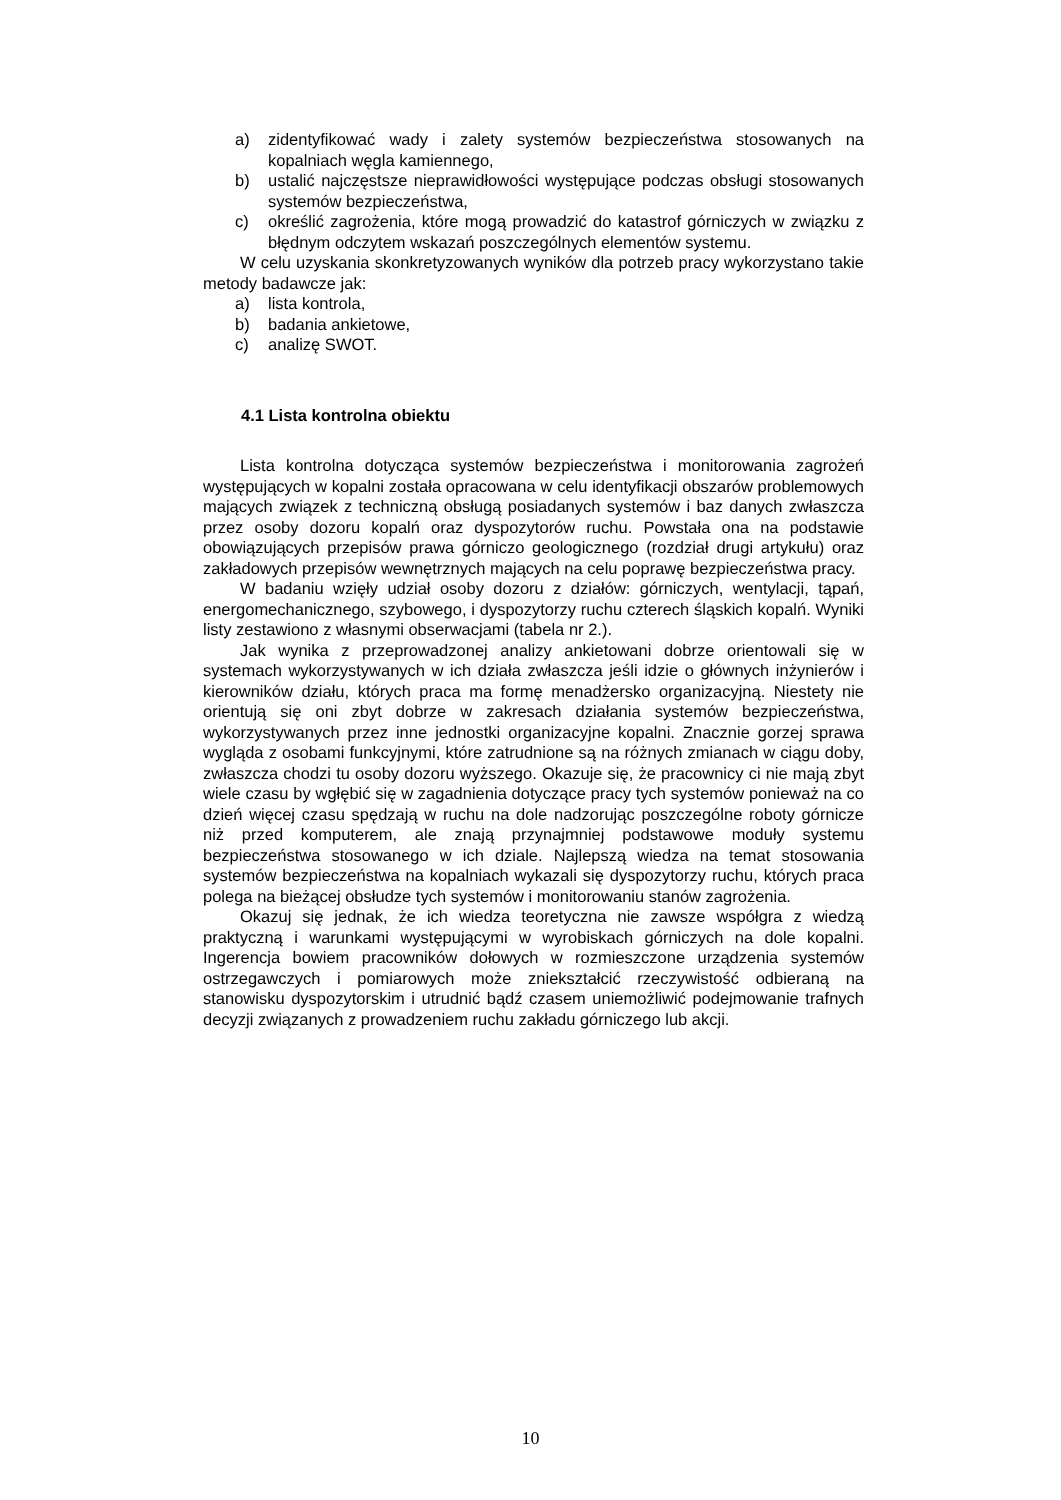a) zidentyfikować wady i zalety systemów bezpieczeństwa stosowanych na kopalniach węgla kamiennego,
b) ustalić najczęstsze nieprawidłowości występujące podczas obsługi stosowanych systemów bezpieczeństwa,
c) określić zagrożenia, które mogą prowadzić do katastrof górniczych w związku z błędnym odczytem wskazań poszczególnych elementów systemu.
W celu uzyskania skonkretyzowanych wyników dla potrzeb pracy wykorzystano takie metody badawcze jak:
a) lista kontrola,
b) badania ankietowe,
c) analizę SWOT.
4.1 Lista kontrolna obiektu
Lista kontrolna dotycząca systemów bezpieczeństwa i monitorowania zagrożeń występujących w kopalni została opracowana w celu identyfikacji obszarów problemowych mających związek z techniczną obsługą posiadanych systemów i baz danych zwłaszcza przez osoby dozoru kopalń oraz dyspozytorów ruchu. Powstała ona na podstawie obowiązujących przepisów prawa górniczo geologicznego (rozdział drugi artykułu) oraz zakładowych przepisów wewnętrznych mających na celu poprawę bezpieczeństwa pracy.
W badaniu wzięły udział osoby dozoru z działów: górniczych, wentylacji, tąpań, energomechanicznego, szybowego, i dyspozytorzy ruchu czterech śląskich kopalń. Wyniki listy zestawiono z własnymi obserwacjami (tabela nr 2.).
Jak wynika z przeprowadzonej analizy ankietowani dobrze orientowali się w systemach wykorzystywanych w ich działa zwłaszcza jeśli idzie o głównych inżynierów i kierowników działu, których praca ma formę menadżersko organizacyjną. Niestety nie orientują się oni zbyt dobrze w zakresach działania systemów bezpieczeństwa, wykorzystywanych przez inne jednostki organizacyjne kopalni. Znacznie gorzej sprawa wygląda z osobami funkcyjnymi, które zatrudnione są na różnych zmianach w ciągu doby, zwłaszcza chodzi tu osoby dozoru wyższego. Okazuje się, że pracownicy ci nie mają zbyt wiele czasu by wgłębić się w zagadnienia dotyczące pracy tych systemów ponieważ na co dzień więcej czasu spędzają w ruchu na dole nadzorując poszczególne roboty górnicze niż przed komputerem, ale znają przynajmniej podstawowe moduły systemu bezpieczeństwa stosowanego w ich dziale. Najlepszą wiedza na temat stosowania systemów bezpieczeństwa na kopalniach wykazali się dyspozytorzy ruchu, których praca polega na bieżącej obsłudze tych systemów i monitorowaniu stanów zagrożenia.
Okazuj się jednak, że ich wiedza teoretyczna nie zawsze współgra z wiedzą praktyczną i warunkami występującymi w wyrobiskach górniczych na dole kopalni. Ingerencja bowiem pracowników dołowych w rozmieszczone urządzenia systemów ostrzegawczych i pomiarowych może zniekształcić rzeczywistość odbieraną na stanowisku dyspozytorskim i utrudnić bądź czasem uniemożliwić podejmowanie trafnych decyzji związanych z prowadzeniem ruchu zakładu górniczego lub akcji.
10